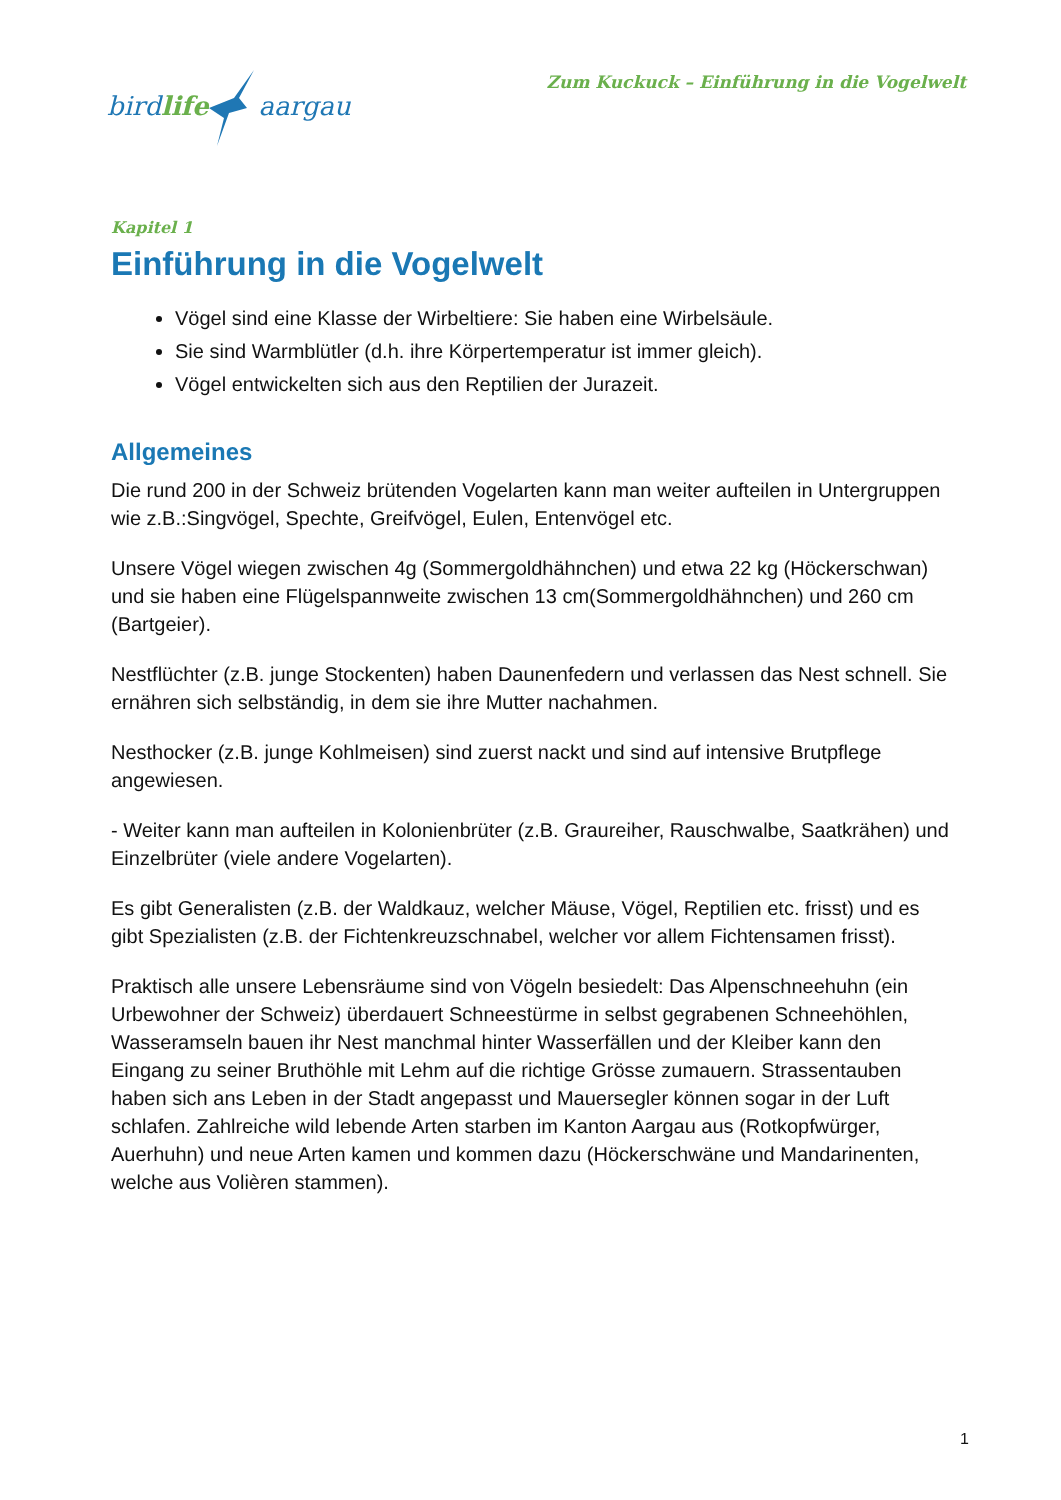birdlifeaargau
Zum Kuckuck – Einführung in die Vogelwelt
Kapitel 1
Einführung in die Vogelwelt
Vögel sind eine Klasse der Wirbeltiere: Sie haben eine Wirbelsäule.
Sie sind Warmblütler (d.h. ihre Körpertemperatur ist immer gleich).
Vögel entwickelten sich aus den Reptilien der Jurazeit.
Allgemeines
Die rund 200 in der Schweiz brütenden Vogelarten kann man weiter aufteilen in Untergruppen wie z.B.:Singvögel, Spechte, Greifvögel, Eulen, Entenvögel etc.
Unsere Vögel wiegen zwischen 4g (Sommergoldhähnchen) und etwa 22 kg (Höckerschwan) und sie haben eine Flügelspannweite zwischen 13 cm(Sommergoldhähnchen) und 260 cm (Bartgeier).
Nestflüchter (z.B. junge Stockenten) haben Daunenfedern und verlassen das Nest schnell. Sie ernähren sich selbständig, in dem sie ihre Mutter nachahmen.
Nesthocker (z.B. junge Kohlmeisen) sind zuerst nackt und sind auf intensive Brutpflege angewiesen.
- Weiter kann man aufteilen in Kolonienbrüter (z.B. Graureiher, Rauschwalbe, Saatkrähen) und Einzelbrüter (viele andere Vogelarten).
Es gibt Generalisten (z.B. der Waldkauz, welcher Mäuse, Vögel, Reptilien etc. frisst) und es gibt Spezialisten (z.B. der Fichtenkreuzschnabel, welcher vor allem Fichtensamen frisst).
Praktisch alle unsere Lebensräume sind von Vögeln besiedelt: Das Alpenschneehuhn (ein Urbewohner der Schweiz) überdauert Schneestürme in selbst gegrabenen Schneehöhlen, Wasseramseln bauen ihr Nest manchmal hinter Wasserfällen und der Kleiber kann den Eingang zu seiner Bruthöhle mit Lehm auf die richtige Grösse zumauern. Strassentauben haben sich ans Leben in der Stadt angepasst und Mauersegler können sogar in der Luft schlafen. Zahlreiche wild lebende Arten starben im Kanton Aargau aus (Rotkopfwürger, Auerhuhn) und neue Arten kamen und kommen dazu (Höckerschwäne und Mandarinenten, welche aus Volièren stammen).
1